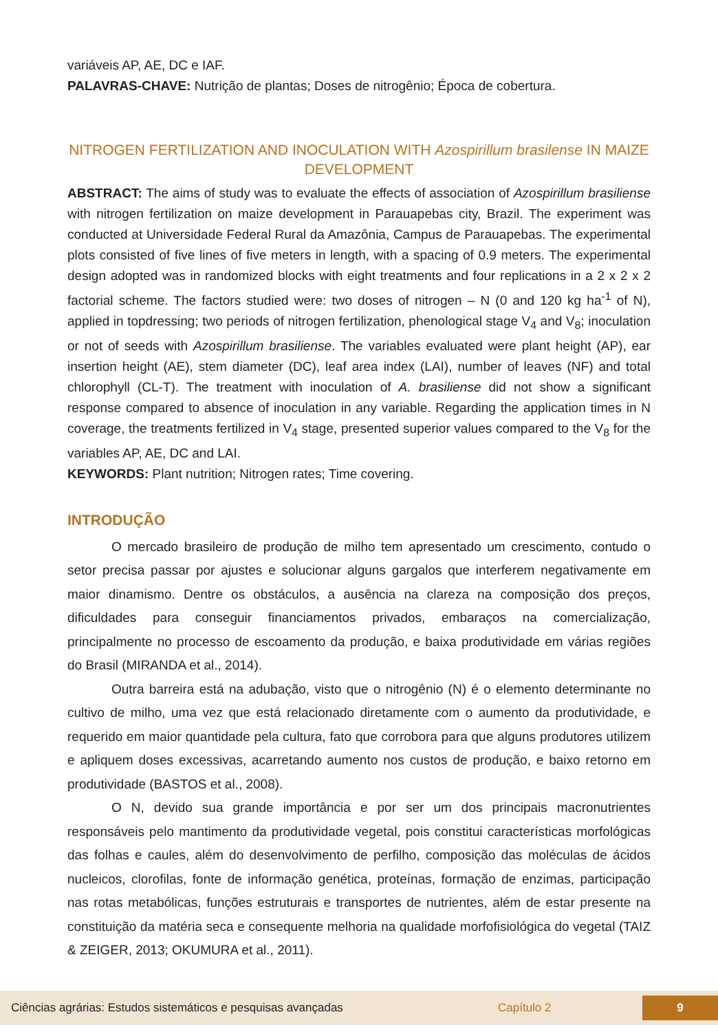variáveis AP, AE, DC e IAF.
PALAVRAS-CHAVE: Nutrição de plantas; Doses de nitrogênio; Época de cobertura.
NITROGEN FERTILIZATION AND INOCULATION WITH Azospirillum brasilense IN MAIZE DEVELOPMENT
ABSTRACT: The aims of study was to evaluate the effects of association of Azospirillum brasiliense with nitrogen fertilization on maize development in Parauapebas city, Brazil. The experiment was conducted at Universidade Federal Rural da Amazônia, Campus de Parauapebas. The experimental plots consisted of five lines of five meters in length, with a spacing of 0.9 meters. The experimental design adopted was in randomized blocks with eight treatments and four replications in a 2 x 2 x 2 factorial scheme. The factors studied were: two doses of nitrogen – N (0 and 120 kg ha<sup>-1</sup> of N), applied in topdressing; two periods of nitrogen fertilization, phenological stage V<sub>4</sub> and V<sub>8</sub>; inoculation or not of seeds with Azospirillum brasiliense. The variables evaluated were plant height (AP), ear insertion height (AE), stem diameter (DC), leaf area index (LAI), number of leaves (NF) and total chlorophyll (CL-T). The treatment with inoculation of A. brasiliense did not show a significant response compared to absence of inoculation in any variable. Regarding the application times in N coverage, the treatments fertilized in V<sub>4</sub> stage, presented superior values compared to the V<sub>8</sub> for the variables AP, AE, DC and LAI.
KEYWORDS: Plant nutrition; Nitrogen rates; Time covering.
INTRODUÇÃO
O mercado brasileiro de produção de milho tem apresentado um crescimento, contudo o setor precisa passar por ajustes e solucionar alguns gargalos que interferem negativamente em maior dinamismo. Dentre os obstáculos, a ausência na clareza na composição dos preços, dificuldades para conseguir financiamentos privados, embaraços na comercialização, principalmente no processo de escoamento da produção, e baixa produtividade em várias regiões do Brasil (MIRANDA et al., 2014).
Outra barreira está na adubação, visto que o nitrogênio (N) é o elemento determinante no cultivo de milho, uma vez que está relacionado diretamente com o aumento da produtividade, e requerido em maior quantidade pela cultura, fato que corrobora para que alguns produtores utilizem e apliquem doses excessivas, acarretando aumento nos custos de produção, e baixo retorno em produtividade (BASTOS et al., 2008).
O N, devido sua grande importância e por ser um dos principais macronutrientes responsáveis pelo mantimento da produtividade vegetal, pois constitui características morfológicas das folhas e caules, além do desenvolvimento de perfilho, composição das moléculas de ácidos nucleicos, clorofilas, fonte de informação genética, proteínas, formação de enzimas, participação nas rotas metabólicas, funções estruturais e transportes de nutrientes, além de estar presente na constituição da matéria seca e consequente melhoria na qualidade morfofisiológica do vegetal (TAIZ & ZEIGER, 2013; OKUMURA et al., 2011).
Ciências agrárias: Estudos sistemáticos e pesquisas avançadas Capítulo 2 9